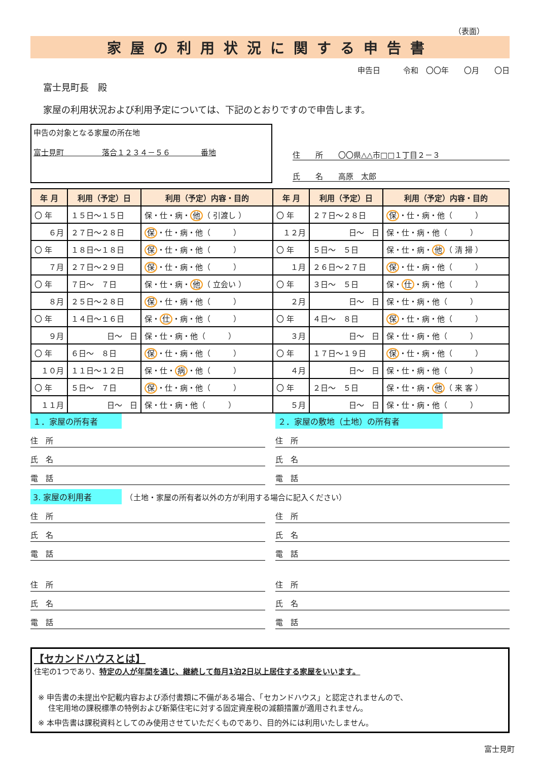（表面）
家屋の利用状況に関する申告書
申告日　　　令和　〇〇年　　〇月　　〇日
富士見町長　殿
家屋の利用状況および利用予定については、下記のとおりですので申告します。
申告の対象となる家屋の所在地
富士見町　　　　　落合１２３４－５６　　　　番地
住　　所　　〇〇県△△市□□１丁目２－３
氏　　名　　高原　太郎
| 年 月 | 利用（予定）日 | 利用（予定）内容・目的 | 年 月 | 利用（予定）日 | 利用（予定）内容・目的 |
| --- | --- | --- | --- | --- | --- |
| 〇 年 | １５日～１５日 | 保・仕・病・ 他 （ 引渡し ） | 〇 年 | ２７日～２８日 | 保 ・仕・病・他（ ） |
| ６月 | ２７日～２８日 | 保 ・仕・病・他（ ） | １２月 | 日～ 日 | 保・仕・病・他（ ） |
| 〇 年 | １８日～１８日 | 保 ・仕・病・他（ ） | 〇 年 | ５日～ ５日 | 保・仕・病・ 他 （ 清 掃 ） |
| ７月 | ２７日～２９日 | 保 ・仕・病・他（ ） | １月 | ２６日～２７日 | 保 ・仕・病・他（ ） |
| 〇 年 | ７日～ ７日 | 保・仕・病・ 他 （ 立会い ） | 〇 年 | ３日～ ５日 | 保・ 仕 ・病・他（ ） |
| ８月 | ２５日～２８日 | 保 ・仕・病・他（ ） | ２月 | 日～ 日 | 保・仕・病・他（ ） |
| 〇 年 | １４日～１６日 | 保・ 仕 ・病・他（ ） | 〇 年 | ４日～ ８日 | 保 ・仕・病・他（ ） |
| ９月 | 日～ 日 | 保・仕・病・他（ ） | ３月 | 日～ 日 | 保・仕・病・他（ ） |
| 〇 年 | ６日～ ８日 | 保 ・仕・病・他（ ） | 〇 年 | １７日～１９日 | 保 ・仕・病・他（ ） |
| １０月 | １１日～１２日 | 保・仕・ 病 ・他（ ） | ４月 | 日～ 日 | 保・仕・病・他（ ） |
| 〇 年 | ５日～ ７日 | 保 ・仕・病・他（ ） | 〇 年 | ２日～ ５日 | 保・仕・病・ 他 （ 来 客 ） |
| １１月 | 日～ 日 | 保・仕・病・他（ ） | ５月 | 日～ 日 | 保・仕・病・他（ ） |
１．家屋の所有者
住　所
氏　名
電　話
２．家屋の敷地（土地）の所有者
住　所
氏　名
電　話
3. 家屋の利用者　（土地・家屋の所有者以外の方が利用する場合に記入ください）
住　所
氏　名
電　話
住　所
氏　名
電　話
住　所
氏　名
電　話
住　所
氏　名
電　話
【セカンドハウスとは】
住宅の1つであり、特定の人が年間を通じ、継続して毎月1泊2日以上居住する家屋をいいます。
※ 申告書の未提出や記載内容および添付書類に不備がある場合、「セカンドハウス」と認定されませんので、
　 住宅用地の課税標準の特例および新築住宅に対する固定資産税の減額措置が適用されません。
※ 本申告書は課税資料としてのみ使用させていただくものであり、目的外には利用いたしません。
富士見町